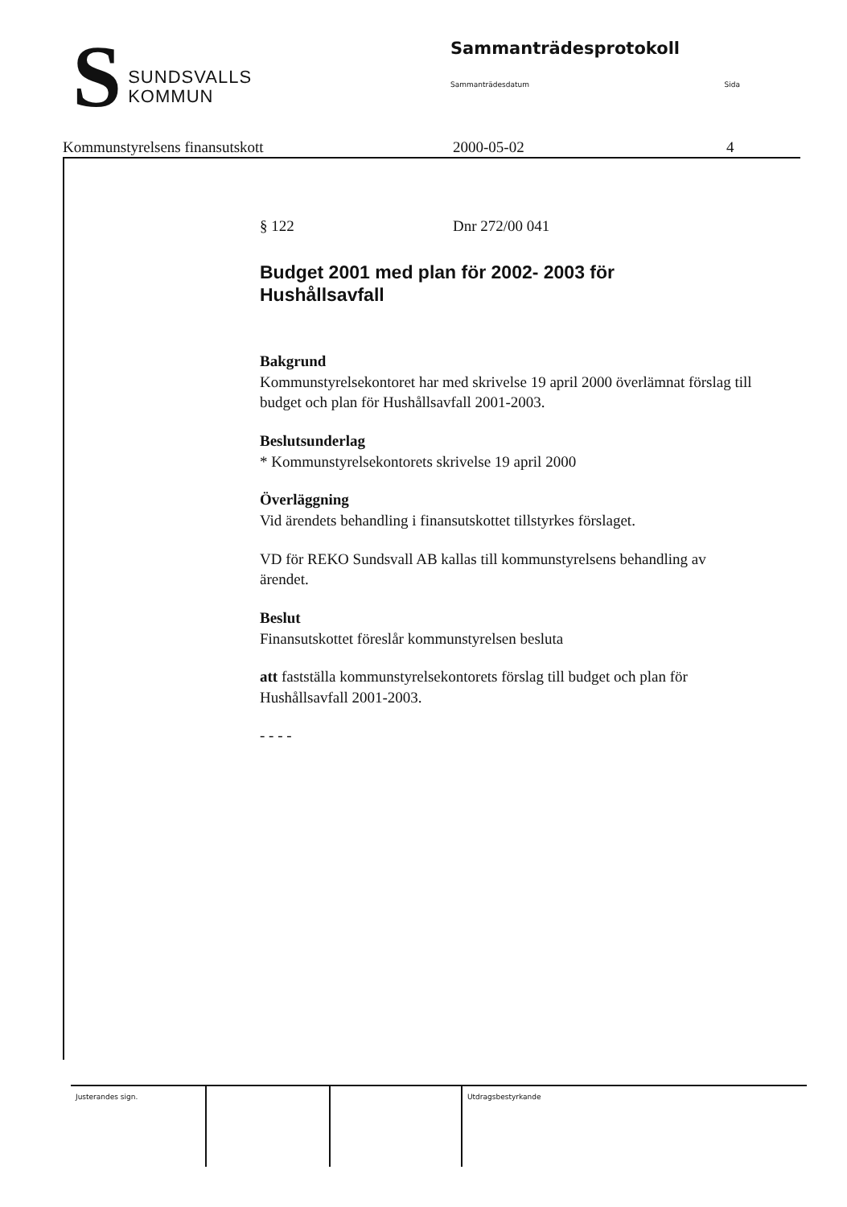S
SUNDSVALLS
KOMMUN
Sammanträdesprotokoll
Sammanträdesdatum Sida
Kommunstyrelsens finansutskott 2000-05-02 4
§ 122 Dnr 272/00 041
Budget 2001 med plan för 2002- 2003 för
Hushållsavfall
Bakgrund
Kommunstyrelsekontoret har med skrivelse 19 april 2000 överlämnat förslag till budget och plan för Hushållsavfall 2001-2003.
Beslutsunderlag
* Kommunstyrelsekontorets skrivelse 19 april 2000
Överläggning
Vid ärendets behandling i finansutskottet tillstyrkes förslaget.
VD för REKO Sundsvall AB kallas till kommunstyrelsens behandling av ärendet.
Beslut
Finansutskottet föreslår kommunstyrelsen besluta
att fastställa kommunstyrelsekontorets förslag till budget och plan för Hushållsavfall 2001-2003.
- - - -
Justerandes sign. Utdragsbestyrkande